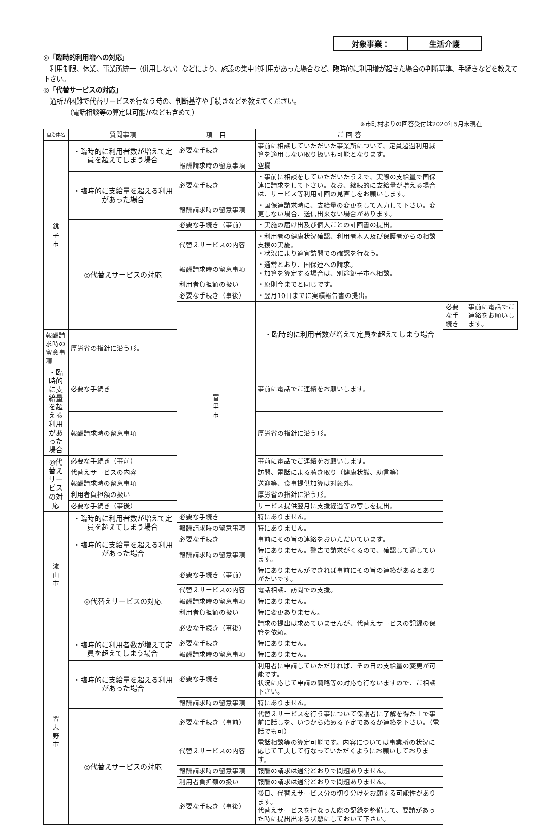対象事業： 生活介護
◎「臨時的利用増への対応」
　利用制限、休業、事業所統一（併用しない）などにより、施設の集中的利用があった場合など、臨時的に利用増が起きた場合の判断基準、手続きなどを教えて下さい。
◎「代替サービスの対応」
　通所が困難で代替サービスを行なう時の、判断基準や手続きなどを教えてください。
　　　　（電話相談等の算定は可能かなども含めて）
※市町村よりの回答受付は2020年5月末現在
| 自治体名 | 質問事項 | 項 目 | ご 回 答 | | |
| --- | --- | --- | --- | --- | --- |
| 銚 子 市 | ・臨時的に利用者数が増えて定員を超えてしまう場合 | 必要な手続き | 事前に相談していただいた事業所について、定員超過利用減算を適用しない取り扱いも可能となります。 | | |
| | | 報酬請求時の留意事項 | 空欄 | | |
| | ・臨時的に支給量を超える利用があった場合 | 必要な手続き | ・事前に相談をしていただいたうえで、実際の支給量で国保連に請求をして下さい。なお、継続的に支給量が増える場合は、サービス等利用計画の見直しをお願いします。 | | |
| | | 報酬請求時の留意事項 | ・国保連請求時に、支給量の変更をして入力して下さい。変更しない場合、送信出来ない場合があります。 | | |
| | ◎代替えサービスの対応 | 必要な手続き（事前） | ・実施の届け出及び個人ごとの計画書の提出。 | | |
| | | 代替えサービスの内容 | ・利用者の健康状況確認、利用者本人及び保護者からの相談支援の実施。 ・状況により適宜訪問での確認を行なう。 | | |
| | | 報酬請求時の留意事項 | ・通常とおり、国保連への請求。 ・加算を算定する場合は、別途銚子市へ相談。 | | |
| | | 利用者負担額の扱い | ・原則今までと同じです。 | | |
| | | 必要な手続き（事後） | ・翌月10日までに実績報告書の提出。 | | |
| | | 富 里 市 | ・臨時的に利用者数が増えて定員を超えてしまう場合 | 必要な手続き | 事前に電話でご連絡をお願いします。 |
| 報酬請求時の留意事項 | 厚労省の指針に沿う形。 | | | | |
| ・臨時的に支給量を超える利用があった場合 | 必要な手続き | | 事前に電話でご連絡をお願いします。 | | |
| | 報酬請求時の留意事項 | | 厚労省の指針に沿う形。 | | |
| ◎代替えサービスの対応 | 必要な手続き（事前） | | 事前に電話でご連絡をお願いします。 | | |
| | 代替えサービスの内容 | | 訪問、電話による聴き取り（健康状態、助言等） | | |
| | 報酬請求時の留意事項 | | 送迎等、食事提供加算は対象外。 | | |
| | 利用者負担額の扱い | | 厚労省の指針に沿う形。 | | |
| | 必要な手続き（事後） | | サービス提供翌月に支援経過等の写しを提出。 | | |
| 流 山 市 | ・臨時的に利用者数が増えて定員を超えてしまう場合 | 必要な手続き | 特にありません。 | | |
| | | 報酬請求時の留意事項 | 特にありません。 | | |
| | ・臨時的に支給量を超える利用があった場合 | 必要な手続き | 事前にその旨の連絡をおいただいています。 | | |
| | | 報酬請求時の留意事項 | 特にありません。警告で請求がくるので、確認して通しています。 | | |
| | ◎代替えサービスの対応 | 必要な手続き（事前） | 特にありませんができれば事前にその旨の連絡があるとありがたいです。 | | |
| | | 代替えサービスの内容 | 電話相談、訪問での支援。 | | |
| | | 報酬請求時の留意事項 | 特にありません。 | | |
| | | 利用者負担額の扱い | 特に変更ありません。 | | |
| | | 必要な手続き（事後） | 請求の提出は求めていませんが、代替えサービスの記録の保管を依頼。 | | |
| 習 志 野 市 | ・臨時的に利用者数が増えて定員を超えてしまう場合 | 必要な手続き | 特にありません。 | | |
| | | 報酬請求時の留意事項 | 特にありません。 | | |
| | ・臨時的に支給量を超える利用があった場合 | 必要な手続き | 利用者に申請していただければ、その日の支給量の変更が可能です。 状況に応じて申請の簡略等の対応も行ないますので、ご相談下さい。 | | |
| | | 報酬請求時の留意事項 | 特にありません。 | | |
| | ◎代替えサービスの対応 | 必要な手続き（事前） | 代替えサービスを行う事について保護者に了解を得た上で事前に話しを、いつから始める予定であるか連絡を下さい。（電話でも可） | | |
| | | 代替えサービスの内容 | 電話相談等の算定可能です。内容については事業所の状況に応じて工夫して行なっていただくようにお願いしております。 | | |
| | | 報酬請求時の留意事項 | 報酬の請求は通常どおりで問題ありません。 | | |
| | | 利用者負担額の扱い | 報酬の請求は通常どおりで問題ありません。 | | |
| | | 必要な手続き（事後） | 後日、代替えサービス分の切り分けをお願する可能性があります。 代替えサービスを行なった際の記録を整備して、要請があった時に提出出来る状態にしておいて下さい。 | | |